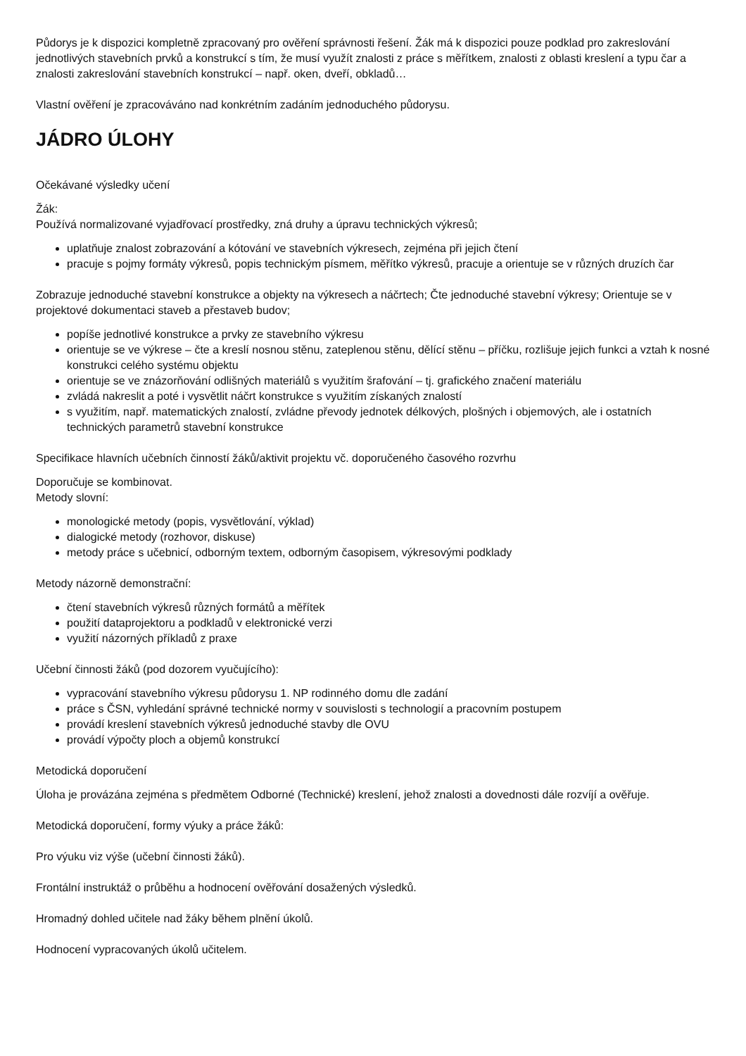Půdorys je k dispozici kompletně zpracovaný pro ověření správnosti řešení. Žák má k dispozici pouze podklad pro zakreslování jednotlivých stavebních prvků a konstrukcí s tím, že musí využít znalosti z práce s měřítkem, znalosti z oblasti kreslení a typu čar a znalosti zakreslování stavebních konstrukcí – např. oken, dveří, obkladů…
Vlastní ověření je zpracováváno nad konkrétním zadáním jednoduchého půdorysu.
JÁDRO ÚLOHY
Očekávané výsledky učení
Žák:
Používá normalizované vyjadřovací prostředky, zná druhy a úpravu technických výkresů;
uplatňuje znalost zobrazování a kótování ve stavebních výkresech, zejména při jejich čtení
pracuje s pojmy formáty výkresů, popis technickým písmem, měřítko výkresů, pracuje a orientuje se v různých druzích čar
Zobrazuje jednoduché stavební konstrukce a objekty na výkresech a náčrtech; Čte jednoduché stavební výkresy; Orientuje se v projektové dokumentaci staveb a přestaveb budov;
popíše jednotlivé konstrukce a prvky ze stavebního výkresu
orientuje se ve výkrese – čte a kreslí nosnou stěnu, zateplenou stěnu, dělící stěnu – příčku, rozlišuje jejich funkci a vztah k nosné konstrukci celého systému objektu
orientuje se ve znázorňování odlišných materiálů s využitím šrafování – tj. grafického značení materiálu
zvládá nakreslit a poté i vysvětlit náčrt konstrukce s využitím získaných znalostí
s využitím, např. matematických znalostí, zvládne převody jednotek délkových, plošných i objemových, ale i ostatních technických parametrů stavební konstrukce
Specifikace hlavních učebních činností žáků/aktivit projektu vč. doporučeného časového rozvrhu
Doporučuje se kombinovat.
Metody slovní:
monologické metody (popis, vysvětlování, výklad)
dialogické metody (rozhovor, diskuse)
metody práce s učebnicí, odborným textem, odborným časopisem, výkresovými podklady
Metody názorně demonstrační:
čtení stavebních výkresů různých formátů a měřítek
použití dataprojektoru a podkladů v elektronické verzi
využití názorných příkladů z praxe
Učební činnosti žáků (pod dozorem vyučujícího):
vypracování stavebního výkresu půdorysu 1. NP rodinného domu dle zadání
práce s ČSN, vyhledání správné technické normy v souvislosti s technologií a pracovním postupem
provádí kreslení stavebních výkresů jednoduché stavby dle OVU
provádí výpočty ploch a objemů konstrukcí
Metodická doporučení
Úloha je provázána zejména s předmětem Odborné (Technické) kreslení, jehož znalosti a dovednosti dále rozvíjí a ověřuje.
Metodická doporučení, formy výuky a práce žáků:
Pro výuku viz výše (učební činnosti žáků).
Frontální instruktáž o průběhu a hodnocení ověřování dosažených výsledků.
Hromadný dohled učitele nad žáky během plnění úkolů.
Hodnocení vypracovaných úkolů učitelem.